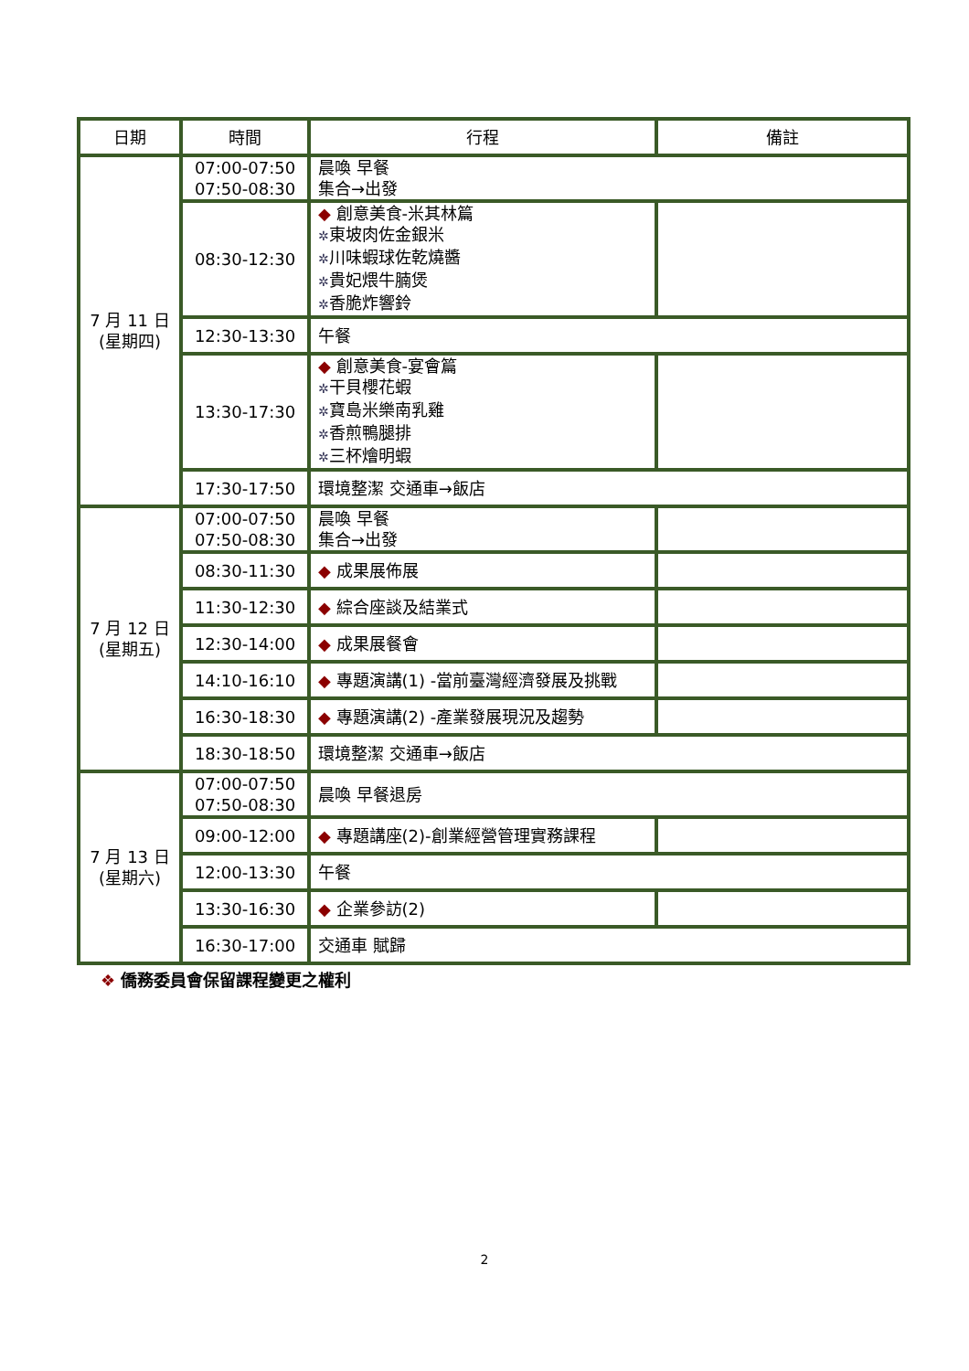| 日期 | 時間 | 行程 | 備註 |
| --- | --- | --- | --- |
| 7 月 11 日 (星期四) | 07:00-07:50 07:50-08:30 | 晨喚 早餐 集合→出發 | |
| | 08:30-12:30 | ◆ 創意美食-米其林篇 ✲ 東坡肉佐金銀米 ✲ 川味蝦球佐乾燒醬 ✲ 貴妃煨牛腩煲 ✲ 香脆炸響鈴 | |
| | 12:30-13:30 | 午餐 | |
| | 13:30-17:30 | ◆ 創意美食-宴會篇 ✲ 干貝櫻花蝦 ✲ 寶島米樂南乳雞 ✲ 香煎鴨腿排 ✲ 三杯燴明蝦 | |
| | 17:30-17:50 | 環境整潔 交通車→飯店 | |
| 7 月 12 日 (星期五) | 07:00-07:50 07:50-08:30 | 晨喚 早餐 集合→出發 | |
| | 08:30-11:30 | ◆ 成果展佈展 | |
| | 11:30-12:30 | ◆ 綜合座談及結業式 | |
| | 12:30-14:00 | ◆ 成果展餐會 | |
| | 14:10-16:10 | ◆ 專題演講(1) -當前臺灣經濟發展及挑戰 | |
| | 16:30-18:30 | ◆ 專題演講(2) -產業發展現況及趨勢 | |
| | 18:30-18:50 | 環境整潔 交通車→飯店 | |
| 7 月 13 日 (星期六) | 07:00-07:50 07:50-08:30 | 晨喚 早餐退房 | |
| | 09:00-12:00 | ◆ 專題講座(2)-創業經營管理實務課程 | |
| | 12:00-13:30 | 午餐 | |
| | 13:30-16:30 | ◆ 企業參訪(2) | |
| | 16:30-17:00 | 交通車 賦歸 | |
❖ 僑務委員會保留課程變更之權利
2